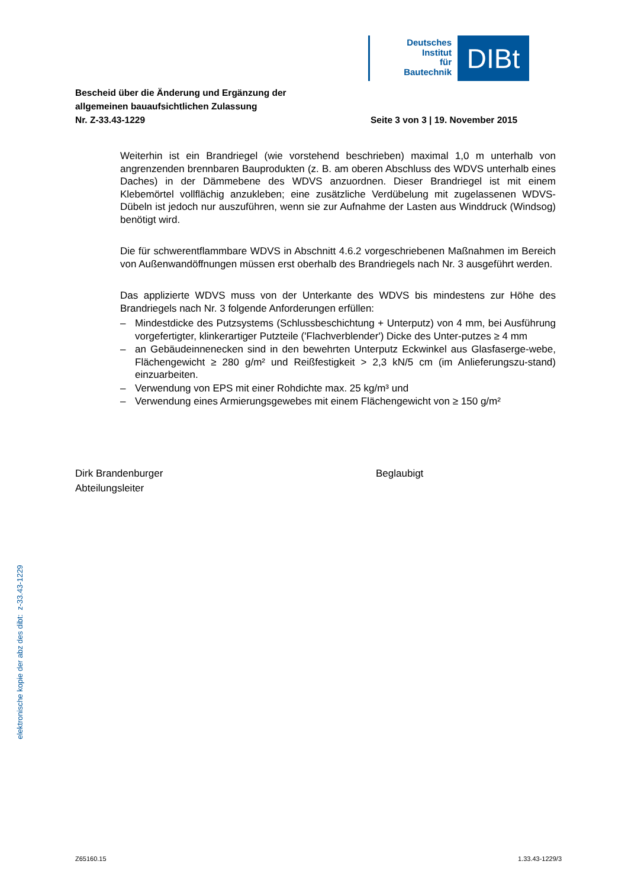Deutsches
Institut
für
Bautechnik
DIBt
Bescheid über die Änderung und Ergänzung der
allgemeinen bauaufsichtlichen Zulassung
Nr. Z-33.43-1229
Seite 3 von 3 | 19. November 2015
Weiterhin ist ein Brandriegel (wie vorstehend beschrieben) maximal 1,0 m unterhalb von angrenzenden brennbaren Bauprodukten (z. B. am oberen Abschluss des WDVS unterhalb eines Daches) in der Dämmebene des WDVS anzuordnen. Dieser Brandriegel ist mit einem Klebemörtel vollflächig anzukleben; eine zusätzliche Verdübelung mit zugelassenen WDVS-Dübeln ist jedoch nur auszuführen, wenn sie zur Aufnahme der Lasten aus Winddruck (Windsog) benötigt wird.
Die für schwerentflammbare WDVS in Abschnitt 4.6.2 vorgeschriebenen Maßnahmen im Bereich von Außenwandöffnungen müssen erst oberhalb des Brandriegels nach Nr. 3 ausgeführt werden.
Das applizierte WDVS muss von der Unterkante des WDVS bis mindestens zur Höhe des Brandriegels nach Nr. 3 folgende Anforderungen erfüllen:
– Mindestdicke des Putzsystems (Schlussbeschichtung + Unterputz) von 4 mm, bei Ausführung vorgefertigter, klinkerartiger Putzteile ('Flachverblender') Dicke des Unter-putzes ≥ 4 mm
– an Gebäudeinnenecken sind in den bewehrten Unterputz Eckwinkel aus Glasfaserge-webe, Flächengewicht ≥ 280 g/m² und Reißfestigkeit > 2,3 kN/5 cm (im Anlieferungszu-stand) einzuarbeiten.
– Verwendung von EPS mit einer Rohdichte max. 25 kg/m³ und
– Verwendung eines Armierungsgewebes mit einem Flächengewicht von ≥ 150 g/m²
Dirk Brandenburger
Abteilungsleiter
Beglaubigt
elektronische kopie der abz des dibt: z-33.43-1229
Z65160.15 1.33.43-1229/3